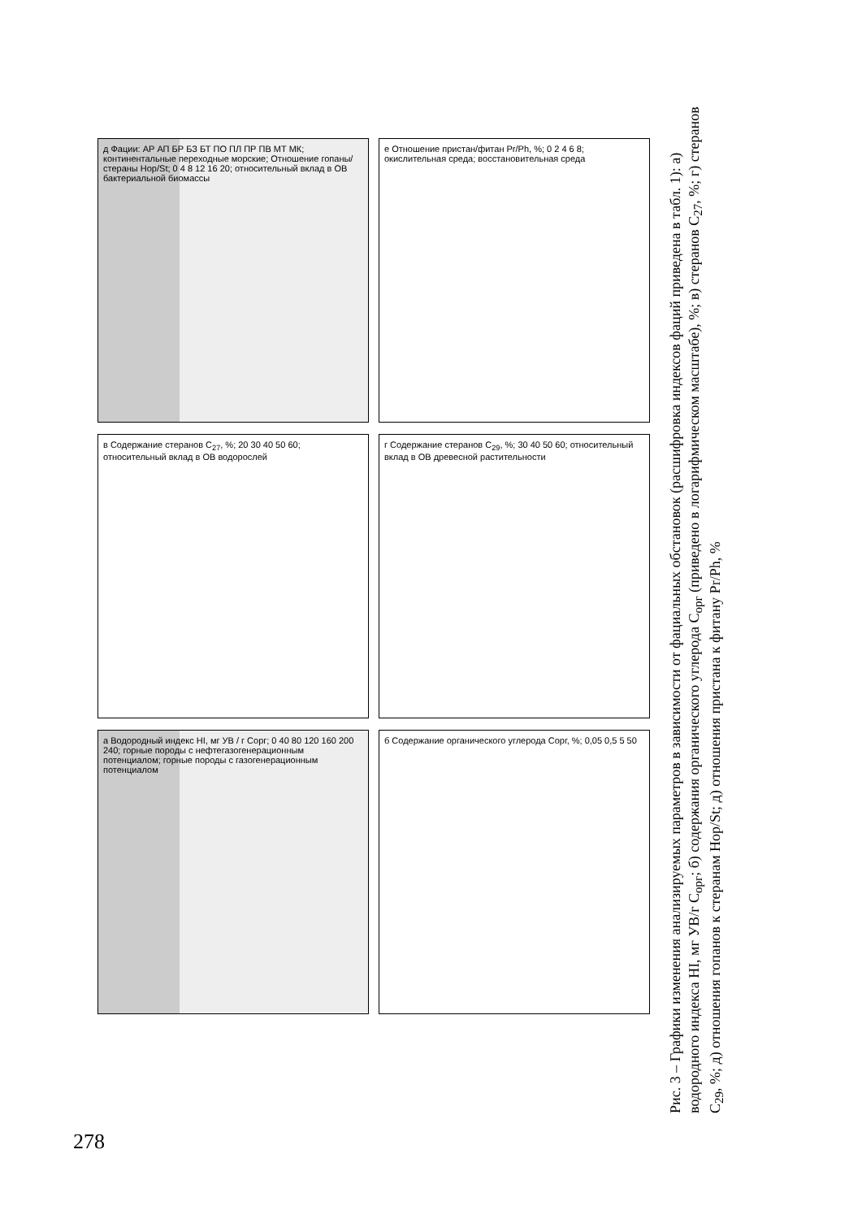д Фации: АР АП БР БЗ БТ ПО ПЛ ПР ПВ МТ МК; континентальные переходные морские; Отношение гопаны/стераны Hop/St; 0 4 8 12 16 20; относительный вклад в ОВ бактериальной биомассы
е Отношение пристан/фитан Pr/Ph, %; 0 2 4 6 8; окислительная среда; восстановительная среда
в Содержание стеранов C<sub>27</sub>, %; 20 30 40 50 60; относительный вклад в ОВ водорослей
г Содержание стеранов C<sub>29</sub>, %; 30 40 50 60; относительный вклад в ОВ древесной растительности
а Водородный индекс HI, мг УВ / г Сорг; 0 40 80 120 160 200 240; горные породы с нефтегазогенерационным потенциалом; горные породы с газогенерационным потенциалом
б Содержание органического углерода Сорг, %; 0,05 0,5 5 50
Рис. 3 – Графики изменения анализируемых параметров в зависимости от фациальных обстановок (расшифровка индексов фаций приведена в табл. 1): а) водородного индекса HI, мг УВ/г С<sub>орг</sub>; б) содержания органического углерода С<sub>орг</sub> (приведено в логарифмическом масштабе), %; в) стеранов C<sub>27</sub>, %; г) стеранов C<sub>29</sub>, %; д) отношения гопанов к стеранам Hop/St; д) отношения пристана к фитану Pr/Ph, %
278